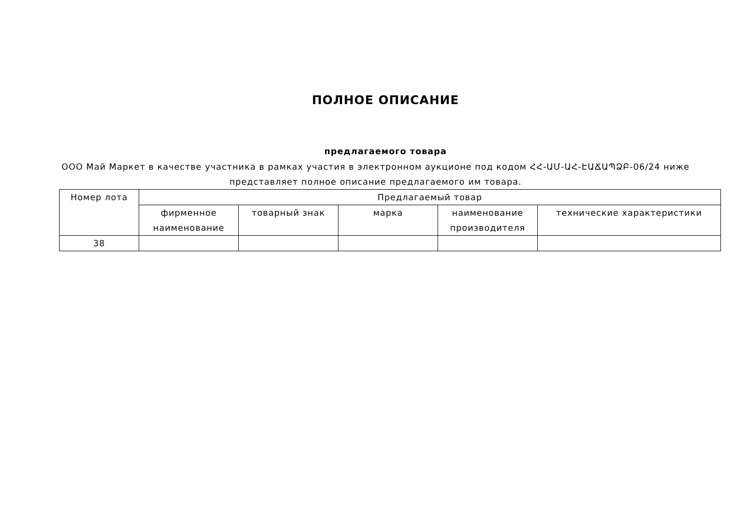ПОЛНОЕ ОПИСАНИЕ
предлагаемого товара
ООО Май Маркет в качестве участника в рамках участия в электронном аукционе под кодом ՀՀ-ԱՄ-ԱՀ-ԷԱՃԱՊՁԲ-06/24 ниже представляет полное описание предлагаемого им товара.
| Номер лота | Предлагаемый товар | | | | |
| --- | --- | --- | --- | --- | --- |
| | фирменное наименование | товарный знак | марка | наименование производителя | технические характеристики |
| 38 | | | | | |